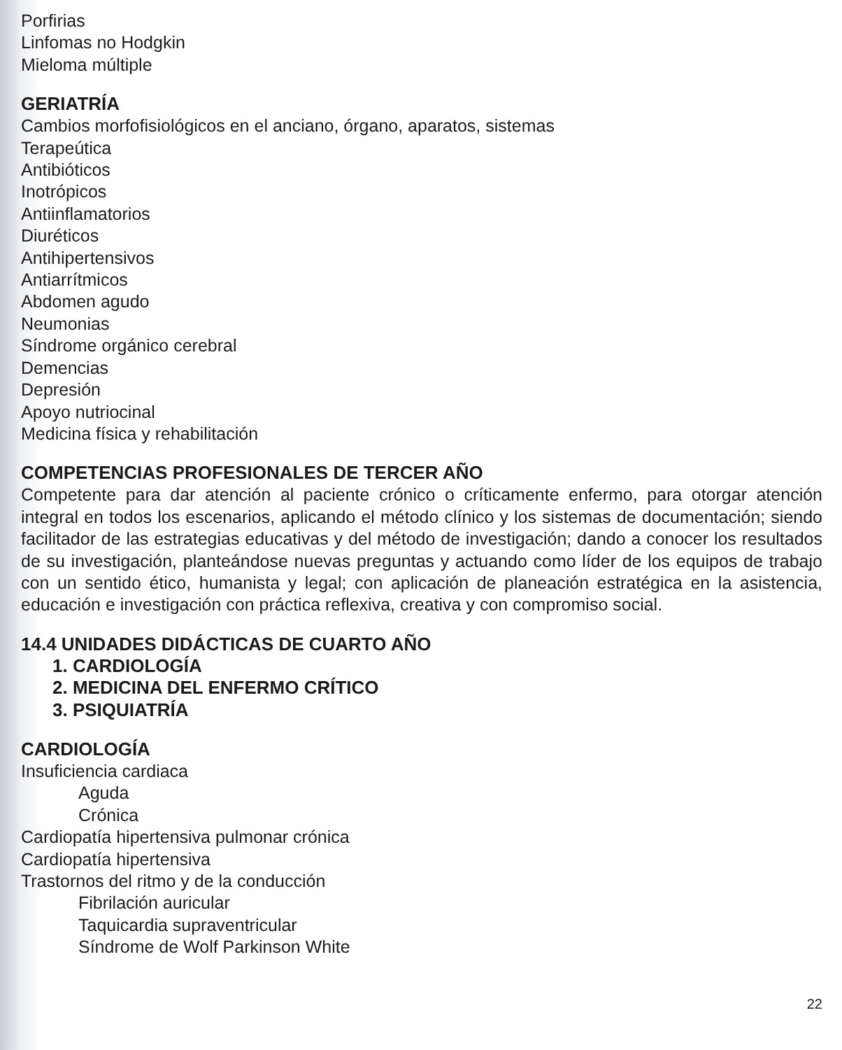Porfirias
Linfomas no Hodgkin
Mieloma múltiple
GERIATRÍA
Cambios morfofisiológicos en el anciano, órgano, aparatos, sistemas
Terapeútica
Antibióticos
Inotrópicos
Antiinflamatorios
Diuréticos
Antihipertensivos
Antiarrítmicos
Abdomen agudo
Neumonias
Síndrome orgánico cerebral
Demencias
Depresión
Apoyo nutriocinal
Medicina física y rehabilitación
COMPETENCIAS PROFESIONALES DE TERCER AÑO
Competente para dar atención al paciente crónico o críticamente enfermo, para otorgar atención integral en todos los escenarios, aplicando el método clínico y los sistemas de documentación; siendo facilitador de las estrategias educativas y del método de investigación; dando a conocer los resultados de su investigación, planteándose nuevas preguntas y actuando como líder de los equipos de trabajo con un sentido ético, humanista y legal; con aplicación de planeación estratégica en la asistencia, educación e investigación con práctica reflexiva, creativa y con compromiso social.
14.4 UNIDADES DIDÁCTICAS DE CUARTO AÑO
1. CARDIOLOGÍA
2. MEDICINA DEL ENFERMO CRÍTICO
3. PSIQUIATRÍA
CARDIOLOGÍA
Insuficiencia cardiaca
Aguda
Crónica
Cardiopatía hipertensiva pulmonar crónica
Cardiopatía hipertensiva
Trastornos del ritmo y de la conducción
Fibrilación auricular
Taquicardia supraventricular
Síndrome de Wolf Parkinson White
22